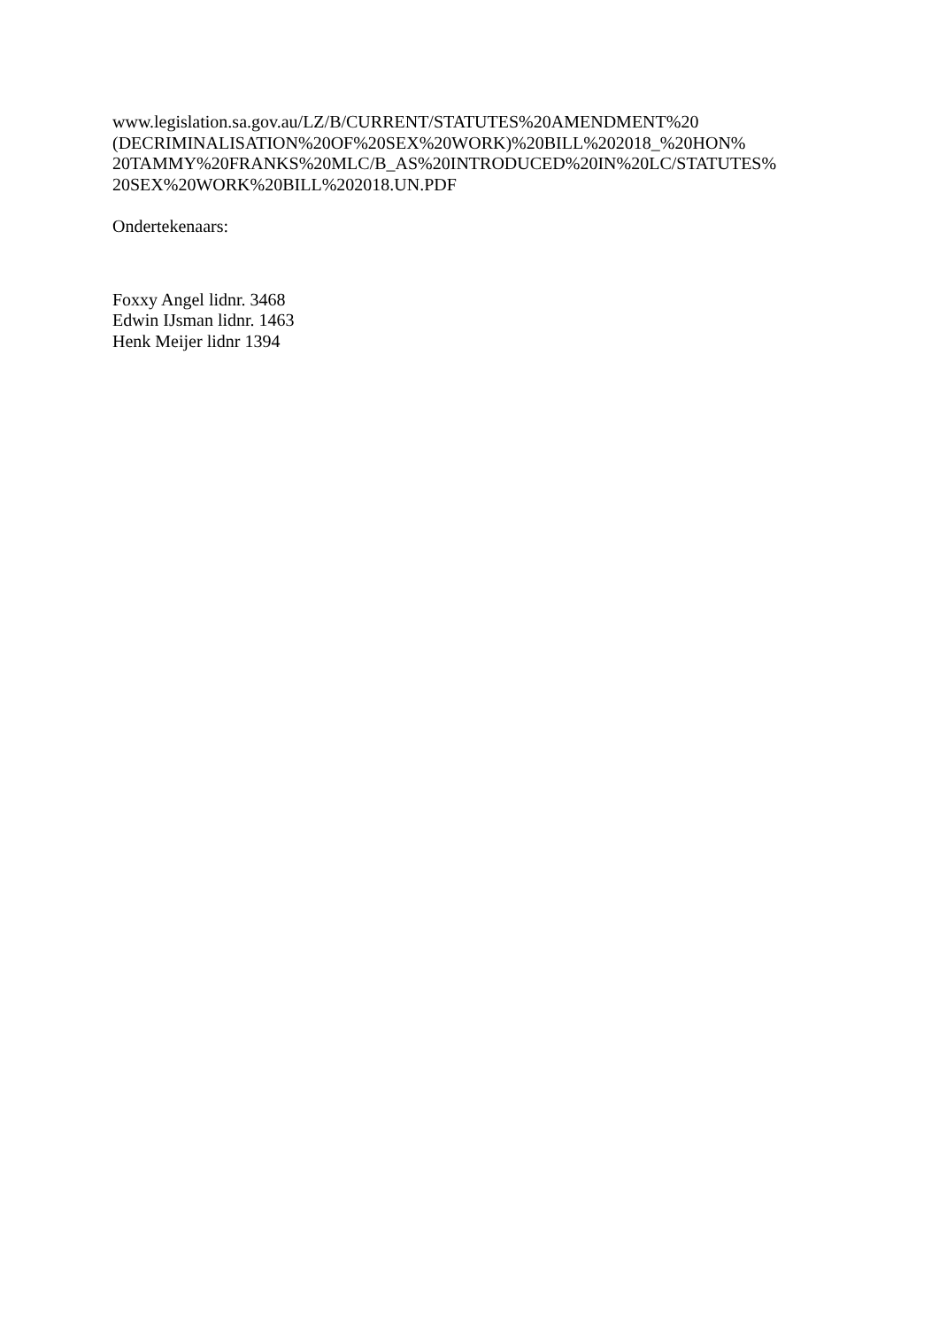www.legislation.sa.gov.au/LZ/B/CURRENT/STATUTES%20AMENDMENT%20
(DECRIMINALISATION%20OF%20SEX%20WORK)%20BILL%202018_%20HON%
20TAMMY%20FRANKS%20MLC/B_AS%20INTRODUCED%20IN%20LC/STATUTES%
20SEX%20WORK%20BILL%202018.UN.PDF
Ondertekenaars:
Foxxy Angel lidnr. 3468
Edwin IJsman lidnr. 1463
Henk Meijer lidnr 1394